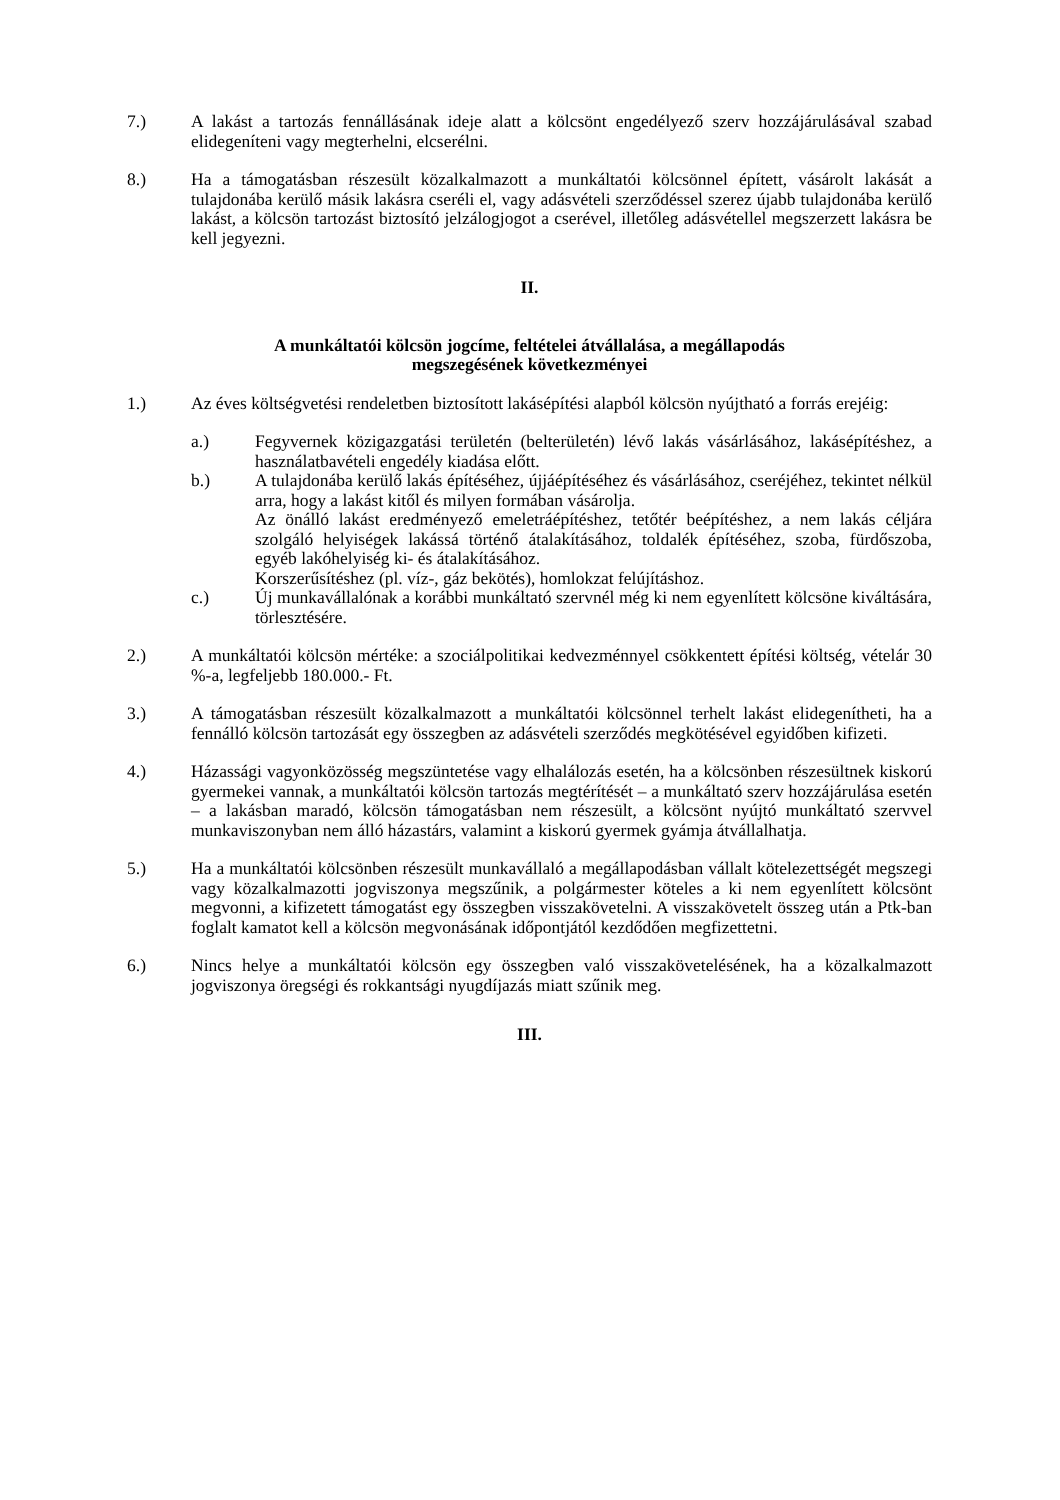7.) A lakást a tartozás fennállásának ideje alatt a kölcsönt engedélyező szerv hozzájárulásával szabad elidegeníteni vagy megterhelni, elcserélni.
8.) Ha a támogatásban részesült közalkalmazott a munkáltatói kölcsönnel épített, vásárolt lakását a tulajdonába kerülő másik lakásra cseréli el, vagy adásvételi szerződéssel szerez újabb tulajdonába kerülő lakást, a kölcsön tartozást biztosító jelzálogjogot a cserével, illetőleg adásvétellel megszerzett lakásra be kell jegyezni.
II.
A munkáltatói kölcsön jogcíme, feltételei átvállalása, a megállapodás
megszegésének következményei
1.) Az éves költségvetési rendeletben biztosított lakásépítési alapból kölcsön nyújtható a forrás erejéig:
a.) Fegyvernek közigazgatási területén (belterületén) lévő lakás vásárlásához, lakásépítéshez, a használatbavételi engedély kiadása előtt.
b.) A tulajdonába kerülő lakás építéséhez, újjáépítéséhez és vásárlásához, cseréjéhez, tekintet nélkül arra, hogy a lakást kitől és milyen formában vásárolja.
Az önálló lakást eredményező emeletráépítéshez, tetőtér beépítéshez, a nem lakás céljára szolgáló helyiségek lakássá történő átalakításához, toldalék építéséhez, szoba, fürdőszoba, egyéb lakóhelyiség ki- és átalakításához.
Korszerűsítéshez (pl. víz-, gáz bekötés), homlokzat felújításhoz.
c.) Új munkavállalónak a korábbi munkáltató szervnél még ki nem egyenlített kölcsöne kiváltására, törlesztésére.
2.) A munkáltatói kölcsön mértéke: a szociálpolitikai kedvezménnyel csökkentett építési költség, vételár 30 %-a, legfeljebb 180.000.- Ft.
3.) A támogatásban részesült közalkalmazott a munkáltatói kölcsönnel terhelt lakást elidegenítheti, ha a fennálló kölcsön tartozását egy összegben az adásvételi szerződés megkötésével egyidőben kifizeti.
4.) Házassági vagyonközösség megszüntetése vagy elhalálozás esetén, ha a kölcsönben részesültnek kiskorú gyermekei vannak, a munkáltatói kölcsön tartozás megtérítését – a munkáltató szerv hozzájárulása esetén – a lakásban maradó, kölcsön támogatásban nem részesült, a kölcsönt nyújtó munkáltató szervvel munkaviszonyban nem álló házastárs, valamint a kiskorú gyermek gyámja átvállalhatja.
5.) Ha a munkáltatói kölcsönben részesült munkavállaló a megállapodásban vállalt kötelezettségét megszegi vagy közalkalmazotti jogviszonya megszűnik, a polgármester köteles a ki nem egyenlített kölcsönt megvonni, a kifizetett támogatást egy összegben visszakövetelni. A visszakövetelt összeg után a Ptk-ban foglalt kamatot kell a kölcsön megvonásának időpontjától kezdődően megfizettetni.
6.) Nincs helye a munkáltatói kölcsön egy összegben való visszakövetelésének, ha a közalkalmazott jogviszonya öregségi és rokkantsági nyugdíjazás miatt szűnik meg.
III.